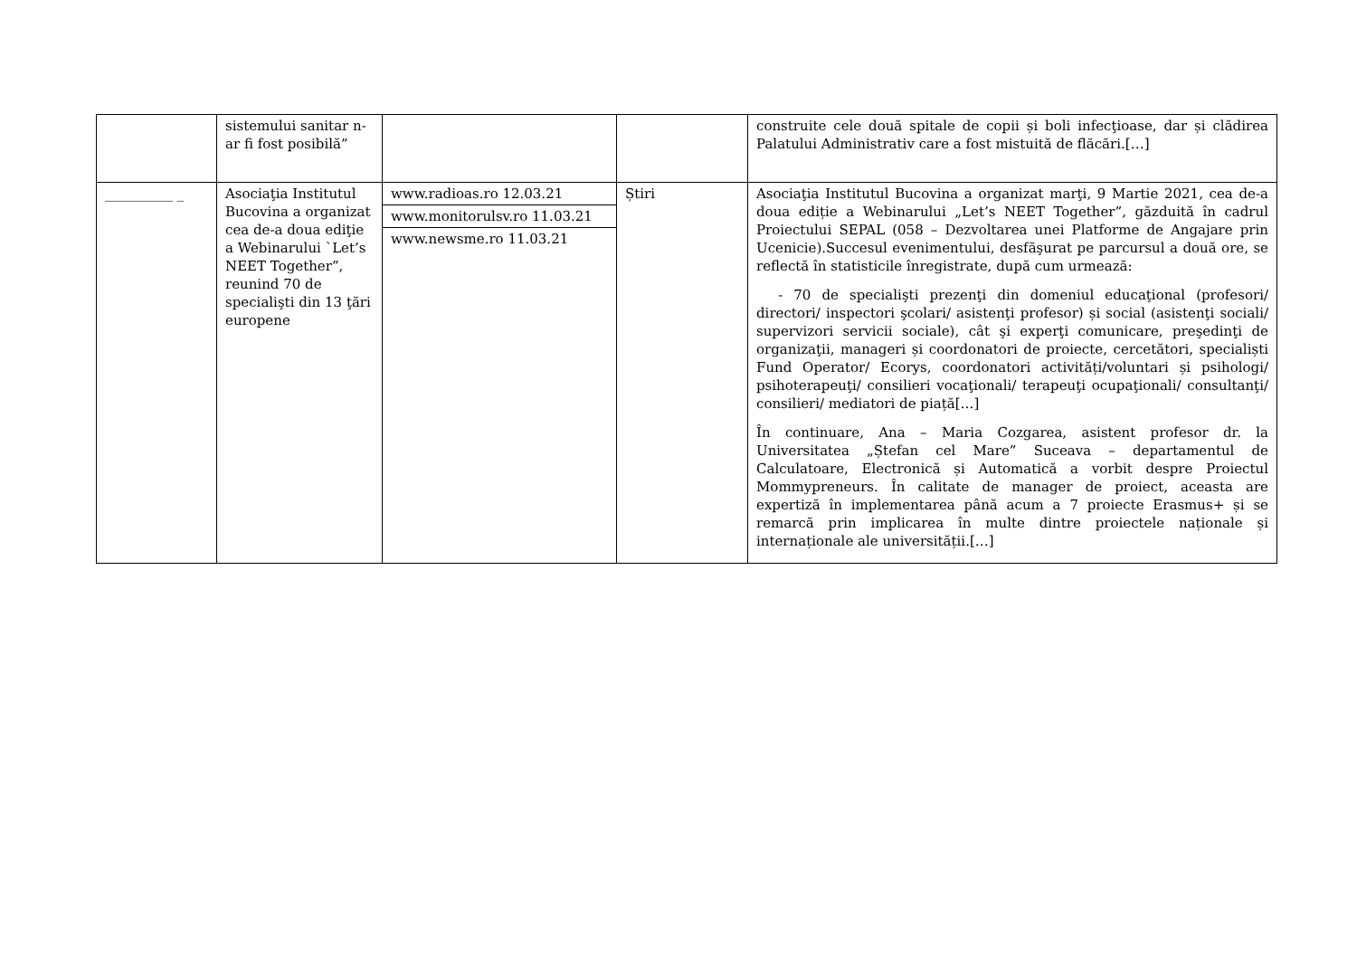| | sistemului sanitar n-ar fi fost posibilă” | | | construite cele două spitale de copii și boli infecţioase, dar și clădirea Palatului Administrativ care a fost mistuită de flăcări.[…] |
| __________ _ | Asociaţia Institutul Bucovina a organizat cea de-a doua ediţie a Webinarului `Let’s NEET Together”, reunind 70 de specialişti din 13 ţări europene | www.radioas.ro 12.03.21 www.monitorulsv.ro 11.03.21 www.newsme.ro 11.03.21 | Știri | Asociaţia Institutul Bucovina a organizat marţi, 9 Martie 2021, cea de-a doua ediție a Webinarului „Let’s NEET Together”, găzduită în cadrul Proiectului SEPAL (058 – Dezvoltarea unei Platforme de Angajare prin Ucenicie).Succesul evenimentului, desfăşurat pe parcursul a două ore, se reflectă în statisticile înregistrate, după cum urmează: - 70 de specialişti prezenţi din domeniul educaţional (profesori/ directori/ inspectori şcolari/ asistenţi profesor) și social (asistenţi sociali/ supervizori servicii sociale), cât şi experţi comunicare, preşedinţi de organizaţii, manageri și coordonatori de proiecte, cercetători, specialiști Fund Operator/ Ecorys, coordonatori activități/voluntari și psihologi/ psihoterapeuţi/ consilieri vocaţionali/ terapeuţi ocupaţionali/ consultanţi/ consilieri/ mediatori de piață[…] În continuare, Ana – Maria Cozgarea, asistent profesor dr. la Universitatea „Ștefan cel Mare” Suceava – departamentul de Calculatoare, Electronică și Automatică a vorbit despre Proiectul Mommypreneurs. În calitate de manager de proiect, aceasta are expertiză în implementarea până acum a 7 proiecte Erasmus+ și se remarcă prin implicarea în multe dintre proiectele naționale și internaționale ale universității.[…] |